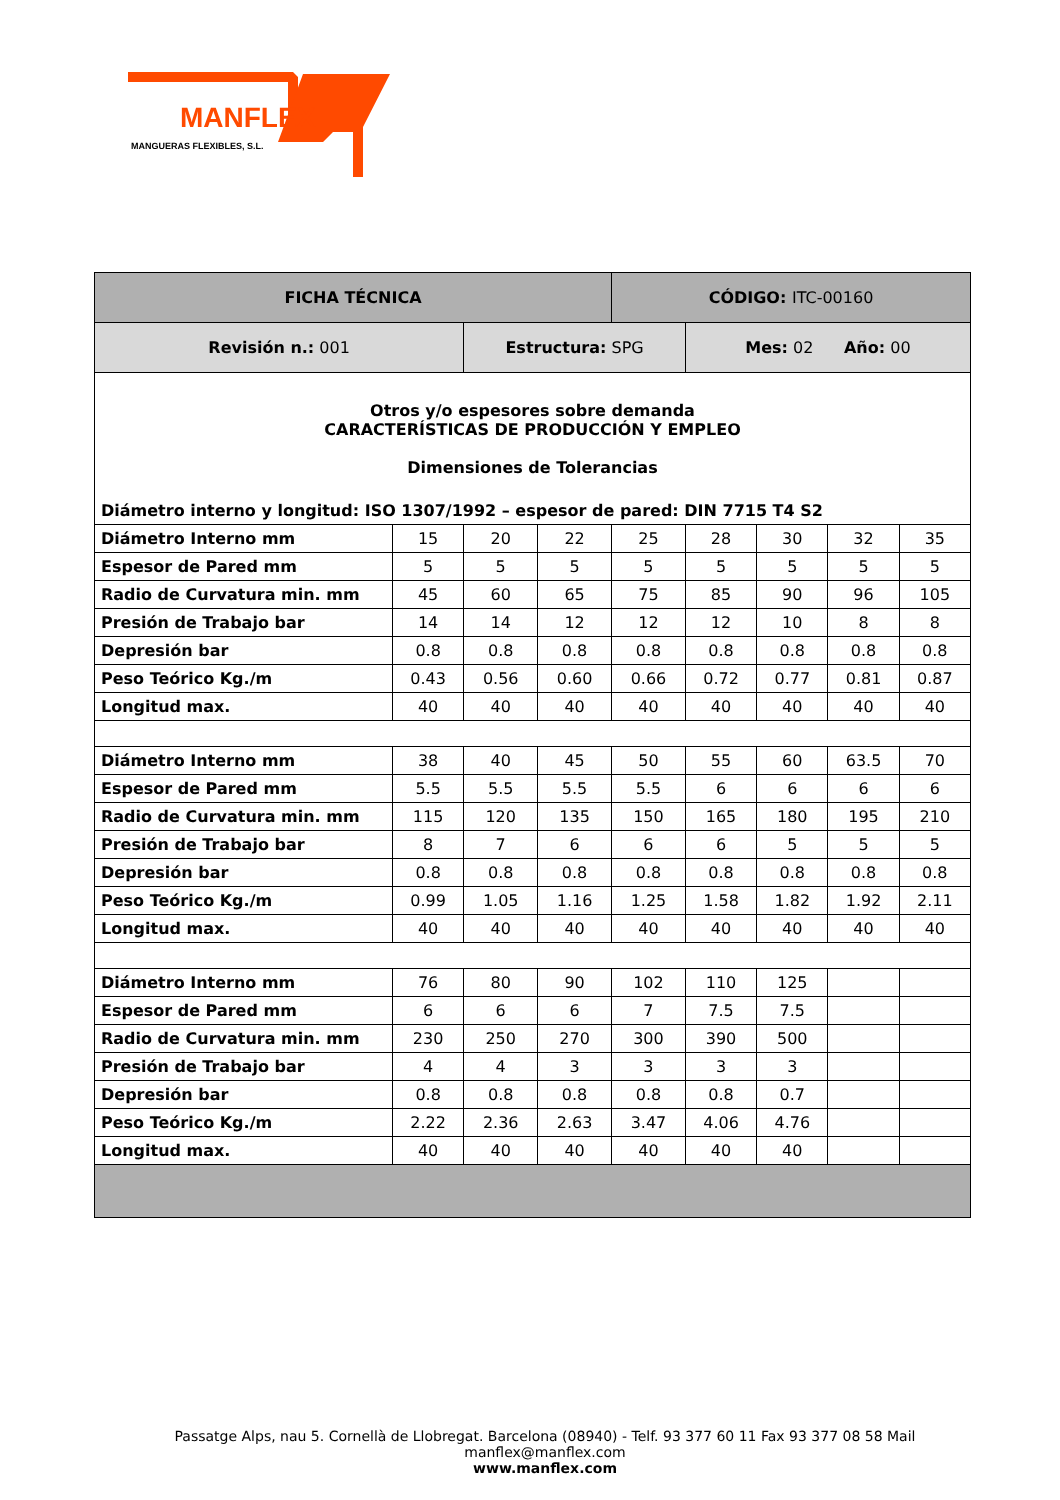MANFLEX
MANGUERAS FLEXIBLES, S.L.
| FICHA TÉCNICA | | | | CÓDIGO: ITC-00160 | | | | |
| Revisión n.: 001 | | Estructura: SPG | | | Mes: 02 Año: 00 | | | |
| Otros y/o espesores sobre demanda CARACTERÍSTICAS DE PRODUCCIÓN Y EMPLEO Dimensiones de Tolerancias | | | | | | | | |
| Diámetro interno y longitud: ISO 1307/1992 – espesor de pared: DIN 7715 T4 S2 | | | | | | | | |
| Diámetro Interno mm | 15 | 20 | 22 | 25 | 28 | 30 | 32 | 35 |
| Espesor de Pared mm | 5 | 5 | 5 | 5 | 5 | 5 | 5 | 5 |
| Radio de Curvatura min. mm | 45 | 60 | 65 | 75 | 85 | 90 | 96 | 105 |
| Presión de Trabajo bar | 14 | 14 | 12 | 12 | 12 | 10 | 8 | 8 |
| Depresión bar | 0.8 | 0.8 | 0.8 | 0.8 | 0.8 | 0.8 | 0.8 | 0.8 |
| Peso Teórico Kg./m | 0.43 | 0.56 | 0.60 | 0.66 | 0.72 | 0.77 | 0.81 | 0.87 |
| Longitud max. | 40 | 40 | 40 | 40 | 40 | 40 | 40 | 40 |
| Diámetro Interno mm | 38 | 40 | 45 | 50 | 55 | 60 | 63.5 | 70 |
| Espesor de Pared mm | 5.5 | 5.5 | 5.5 | 5.5 | 6 | 6 | 6 | 6 |
| Radio de Curvatura min. mm | 115 | 120 | 135 | 150 | 165 | 180 | 195 | 210 |
| Presión de Trabajo bar | 8 | 7 | 6 | 6 | 6 | 5 | 5 | 5 |
| Depresión bar | 0.8 | 0.8 | 0.8 | 0.8 | 0.8 | 0.8 | 0.8 | 0.8 |
| Peso Teórico Kg./m | 0.99 | 1.05 | 1.16 | 1.25 | 1.58 | 1.82 | 1.92 | 2.11 |
| Longitud max. | 40 | 40 | 40 | 40 | 40 | 40 | 40 | 40 |
| Diámetro Interno mm | 76 | 80 | 90 | 102 | 110 | 125 | | |
| Espesor de Pared mm | 6 | 6 | 6 | 7 | 7.5 | 7.5 | | |
| Radio de Curvatura min. mm | 230 | 250 | 270 | 300 | 390 | 500 | | |
| Presión de Trabajo bar | 4 | 4 | 3 | 3 | 3 | 3 | | |
| Depresión bar | 0.8 | 0.8 | 0.8 | 0.8 | 0.8 | 0.7 | | |
| Peso Teórico Kg./m | 2.22 | 2.36 | 2.63 | 3.47 | 4.06 | 4.76 | | |
| Longitud max. | 40 | 40 | 40 | 40 | 40 | 40 | | |
Passatge Alps, nau 5. Cornellà de Llobregat. Barcelona (08940) - Telf. 93 377 60 11 Fax 93 377 08 58 Mail manflex@manflex.com
www.manflex.com